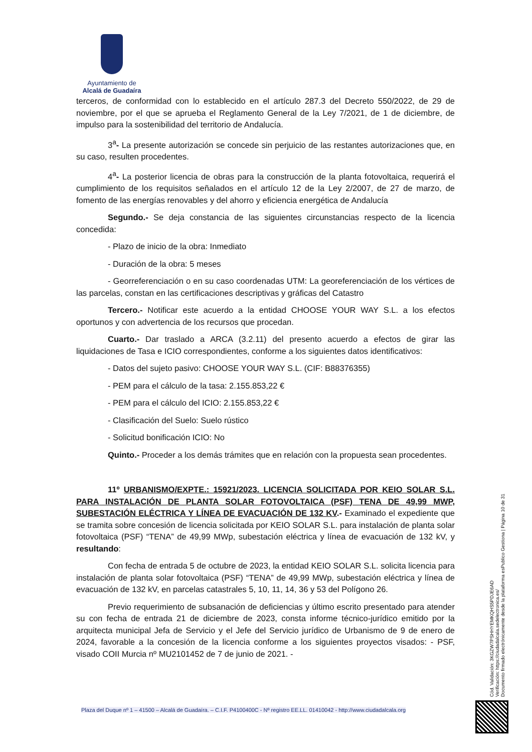Ayuntamiento de
Alcalá de Guadaíra
terceros, de conformidad con lo establecido en el artículo 287.3 del Decreto 550/2022, de 29 de noviembre, por el que se aprueba el Reglamento General de la Ley 7/2021, de 1 de diciembre, de impulso para la sostenibilidad del territorio de Andalucía.
3<sup>a</sup>- La presente autorización se concede sin perjuicio de las restantes autorizaciones que, en su caso, resulten procedentes.
4<sup>a</sup>- La posterior licencia de obras para la construcción de la planta fotovoltaica, requerirá el cumplimiento de los requisitos señalados en el artículo 12 de la Ley 2/2007, de 27 de marzo, de fomento de las energías renovables y del ahorro y eficiencia energética de Andalucía
Segundo.- Se deja constancia de las siguientes circunstancias respecto de la licencia concedida:
- Plazo de inicio de la obra: Inmediato
- Duración de la obra: 5 meses
- Georreferenciación o en su caso coordenadas UTM: La georeferenciación de los vértices de las parcelas, constan en las certificaciones descriptivas y gráficas del Catastro
Tercero.- Notificar este acuerdo a la entidad CHOOSE YOUR WAY S.L. a los efectos oportunos y con advertencia de los recursos que procedan.
Cuarto.- Dar traslado a ARCA (3.2.11) del presento acuerdo a efectos de girar las liquidaciones de Tasa e ICIO correspondientes, conforme a los siguientes datos identificativos:
- Datos del sujeto pasivo: CHOOSE YOUR WAY S.L. (CIF: B88376355)
- PEM para el cálculo de la tasa: 2.155.853,22 €
- PEM para el cálculo del ICIO: 2.155.853,22 €
- Clasificación del Suelo: Suelo rústico
- Solicitud bonificación ICIO: No
Quinto.- Proceder a los demás trámites que en relación con la propuesta sean procedentes.
11º URBANISMO/EXPTE.: 15921/2023. LICENCIA SOLICITADA POR KEIO SOLAR S.L. PARA INSTALACIÓN DE PLANTA SOLAR FOTOVOLTAICA (PSF) TENA DE 49,99 MWP, SUBESTACIÓN ELÉCTRICA Y LÍNEA DE EVACUACIÓN DE 132 KV.- Examinado el expediente que se tramita sobre concesión de licencia solicitada por KEIO SOLAR S.L. para instalación de planta solar fotovoltaica (PSF) “TENA” de 49,99 MWp, subestación eléctrica y línea de evacuación de 132 kV, y resultando:
Con fecha de entrada 5 de octubre de 2023, la entidad KEIO SOLAR S.L. solicita licencia para instalación de planta solar fotovoltaica (PSF) “TENA” de 49,99 MWp, subestación eléctrica y línea de evacuación de 132 kV, en parcelas catastrales 5, 10, 11, 14, 36 y 53 del Polígono 26.
Previo requerimiento de subsanación de deficiencias y último escrito presentado para atender su con fecha de entrada 21 de diciembre de 2023, consta informe técnico-jurídico emitido por la arquitecta municipal Jefa de Servicio y el Jefe del Servicio jurídico de Urbanismo de 9 de enero de 2024, favorable a la concesión de la licencia conforme a los siguientes proyectos visados: - PSF, visado COII Murcia nº MU2101452 de 7 de junio de 2021. -
Cód. Validación: 3KGZW7PSHHYEMKQHS5PDJE6AD
Verificación: https://ciudadalcala.sedelectronica.es/
Documento firmado electrónicamente desde la plataforma esPublico Gestiona | Página 10 de 31
Plaza del Duque nº 1 – 41500 – Alcalá de Guadaíra. – C.I.F. P4100400C - Nº registro EE.LL. 01410042 - http://www.ciudadalcala.org